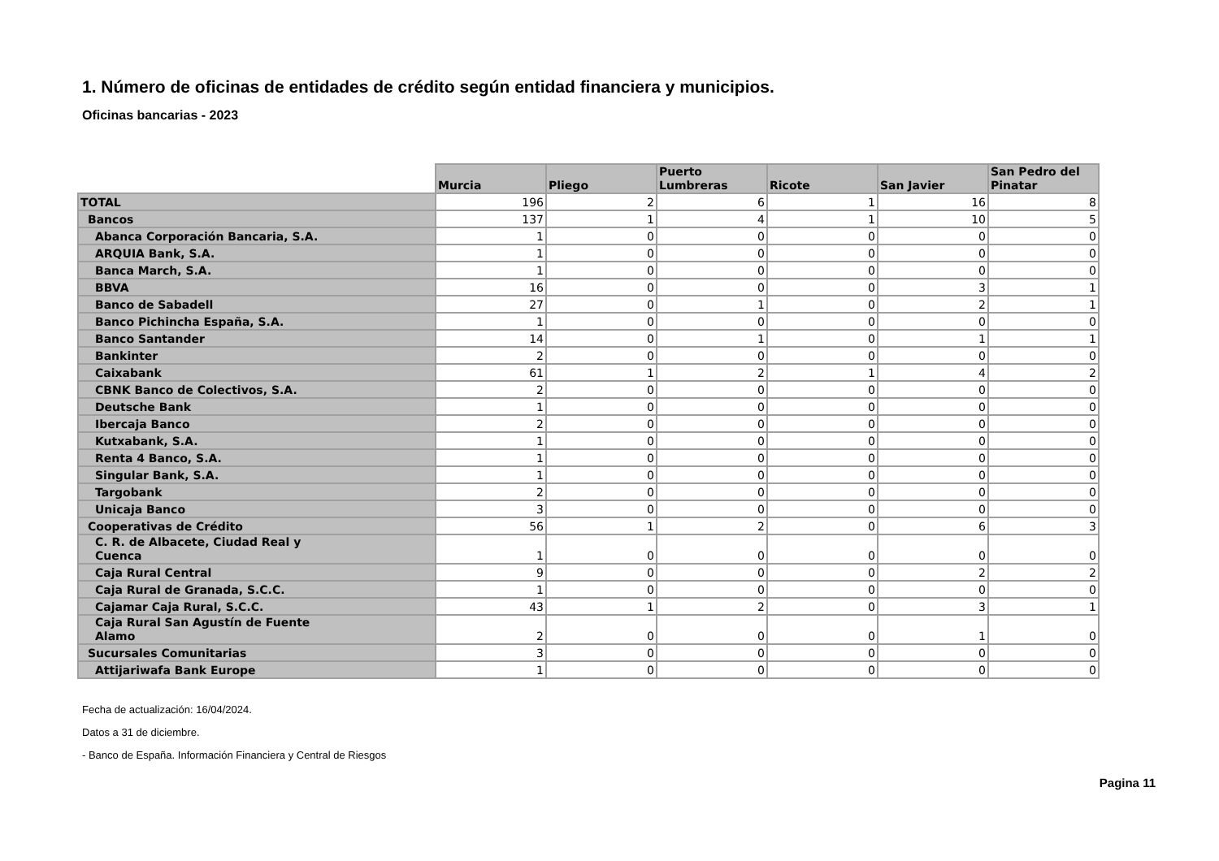1. Número de oficinas de entidades de crédito según entidad financiera y municipios.
Oficinas bancarias - 2023
| | Murcia | Pliego | Puerto Lumbreras | Ricote | San Javier | San Pedro del Pinatar |
| --- | --- | --- | --- | --- | --- | --- |
| TOTAL | 196 | 2 | 6 | 1 | 16 | 8 |
| Bancos | 137 | 1 | 4 | 1 | 10 | 5 |
| Abanca Corporación Bancaria, S.A. | 1 | 0 | 0 | 0 | 0 | 0 |
| ARQUIA Bank, S.A. | 1 | 0 | 0 | 0 | 0 | 0 |
| Banca March, S.A. | 1 | 0 | 0 | 0 | 0 | 0 |
| BBVA | 16 | 0 | 0 | 0 | 3 | 1 |
| Banco de Sabadell | 27 | 0 | 1 | 0 | 2 | 1 |
| Banco Pichincha España, S.A. | 1 | 0 | 0 | 0 | 0 | 0 |
| Banco Santander | 14 | 0 | 1 | 0 | 1 | 1 |
| Bankinter | 2 | 0 | 0 | 0 | 0 | 0 |
| Caixabank | 61 | 1 | 2 | 1 | 4 | 2 |
| CBNK Banco de Colectivos, S.A. | 2 | 0 | 0 | 0 | 0 | 0 |
| Deutsche Bank | 1 | 0 | 0 | 0 | 0 | 0 |
| Ibercaja Banco | 2 | 0 | 0 | 0 | 0 | 0 |
| Kutxabank, S.A. | 1 | 0 | 0 | 0 | 0 | 0 |
| Renta 4 Banco, S.A. | 1 | 0 | 0 | 0 | 0 | 0 |
| Singular Bank, S.A. | 1 | 0 | 0 | 0 | 0 | 0 |
| Targobank | 2 | 0 | 0 | 0 | 0 | 0 |
| Unicaja Banco | 3 | 0 | 0 | 0 | 0 | 0 |
| Cooperativas de Crédito | 56 | 1 | 2 | 0 | 6 | 3 |
| C. R. de Albacete, Ciudad Real y Cuenca | 1 | 0 | 0 | 0 | 0 | 0 |
| Caja Rural Central | 9 | 0 | 0 | 0 | 2 | 2 |
| Caja Rural de Granada, S.C.C. | 1 | 0 | 0 | 0 | 0 | 0 |
| Cajamar Caja Rural, S.C.C. | 43 | 1 | 2 | 0 | 3 | 1 |
| Caja Rural San Agustín de Fuente Alamo | 2 | 0 | 0 | 0 | 1 | 0 |
| Sucursales Comunitarias | 3 | 0 | 0 | 0 | 0 | 0 |
| Attijariwafa Bank Europe | 1 | 0 | 0 | 0 | 0 | 0 |
Fecha de actualización: 16/04/2024.
Datos a 31 de diciembre.
- Banco de España. Información Financiera y Central de Riesgos
Pagina 11